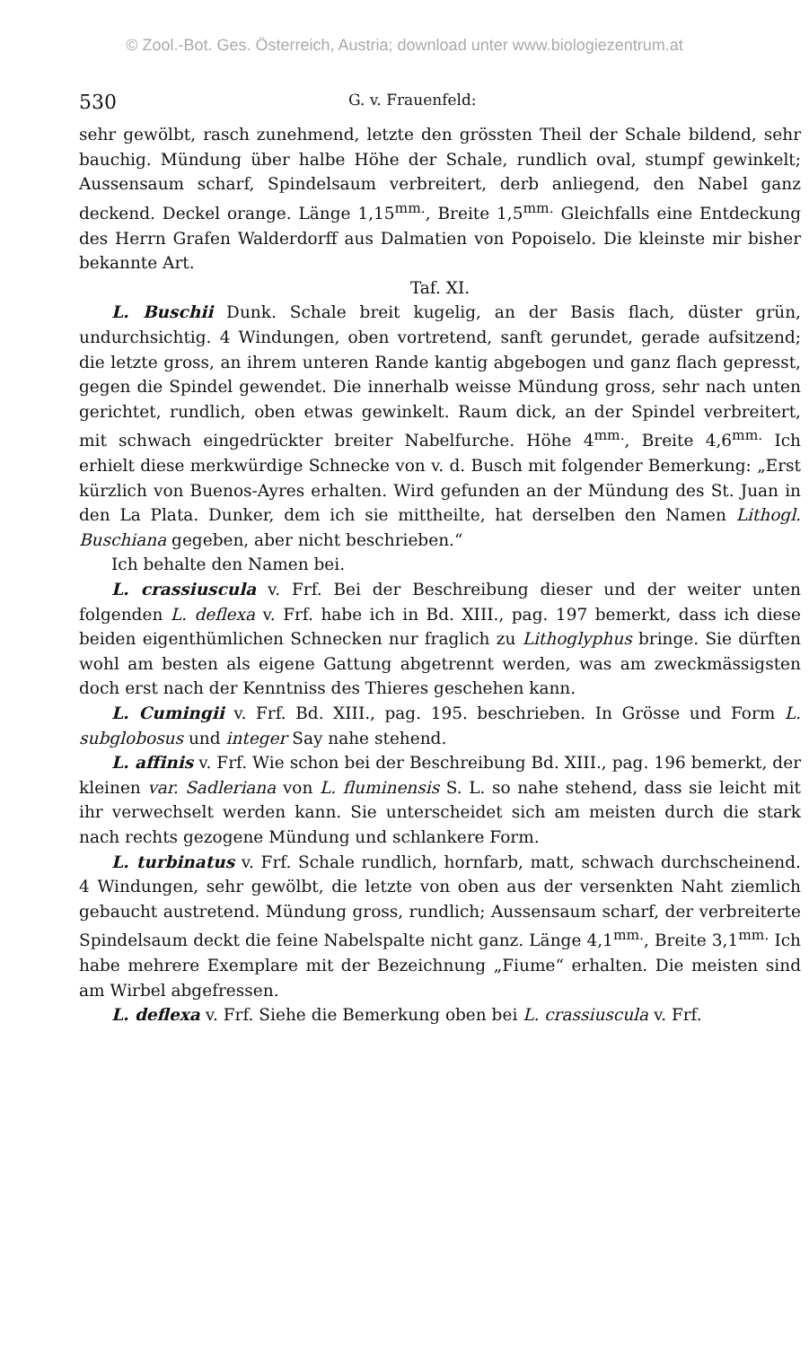© Zool.-Bot. Ges. Österreich, Austria; download unter www.biologiezentrum.at
530 G. v. Frauenfeld:
sehr gewölbt, rasch zunehmend, letzte den grössten Theil der Schale bildend, sehr bauchig. Mündung über halbe Höhe der Schale, rundlich oval, stumpf gewinkelt; Aussensaum scharf, Spindelsaum verbreitert, derb anliegend, den Nabel ganz deckend. Deckel orange. Länge 1,15<sup>mm.</sup>, Breite 1,5<sup>mm.</sup> Gleichfalls eine Entdeckung des Herrn Grafen Walderdorff aus Dalmatien von Popoiselo. Die kleinste mir bisher bekannte Art.
Taf. XI.
L. Buschii Dunk. Schale breit kugelig, an der Basis flach, düster grün, undurchsichtig. 4 Windungen, oben vortretend, sanft gerundet, gerade aufsitzend; die letzte gross, an ihrem unteren Rande kantig abgebogen und ganz flach gepresst, gegen die Spindel gewendet. Die innerhalb weisse Mündung gross, sehr nach unten gerichtet, rundlich, oben etwas gewinkelt. Raum dick, an der Spindel verbreitert, mit schwach eingedrückter breiter Nabelfurche. Höhe 4<sup>mm.</sup>, Breite 4,6<sup>mm.</sup> Ich erhielt diese merkwürdige Schnecke von v. d. Busch mit folgender Bemerkung: „Erst kürzlich von Buenos-Ayres erhalten. Wird gefunden an der Mündung des St. Juan in den La Plata. Dunker, dem ich sie mittheilte, hat derselben den Namen Lithogl. Buschiana gegeben, aber nicht beschrieben.“
Ich behalte den Namen bei.
L. crassiuscula v. Frf. Bei der Beschreibung dieser und der weiter unten folgenden L. deflexa v. Frf. habe ich in Bd. XIII., pag. 197 bemerkt, dass ich diese beiden eigenthümlichen Schnecken nur fraglich zu Lithoglyphus bringe. Sie dürften wohl am besten als eigene Gattung abgetrennt werden, was am zweckmässigsten doch erst nach der Kenntniss des Thieres geschehen kann.
L. Cumingii v. Frf. Bd. XIII., pag. 195. beschrieben. In Grösse und Form L. subglobosus und integer Say nahe stehend.
L. affinis v. Frf. Wie schon bei der Beschreibung Bd. XIII., pag. 196 bemerkt, der kleinen var. Sadleriana von L. fluminensis S. L. so nahe stehend, dass sie leicht mit ihr verwechselt werden kann. Sie unterscheidet sich am meisten durch die stark nach rechts gezogene Mündung und schlankere Form.
L. turbinatus v. Frf. Schale rundlich, hornfarb, matt, schwach durchscheinend. 4 Windungen, sehr gewölbt, die letzte von oben aus der versenkten Naht ziemlich gebaucht austretend. Mündung gross, rundlich; Aussensaum scharf, der verbreiterte Spindelsaum deckt die feine Nabelspalte nicht ganz. Länge 4,1<sup>mm.</sup>, Breite 3,1<sup>mm.</sup> Ich habe mehrere Exemplare mit der Bezeichnung „Fiume“ erhalten. Die meisten sind am Wirbel abgefressen.
L. deflexa v. Frf. Siehe die Bemerkung oben bei L. crassiuscula v. Frf.